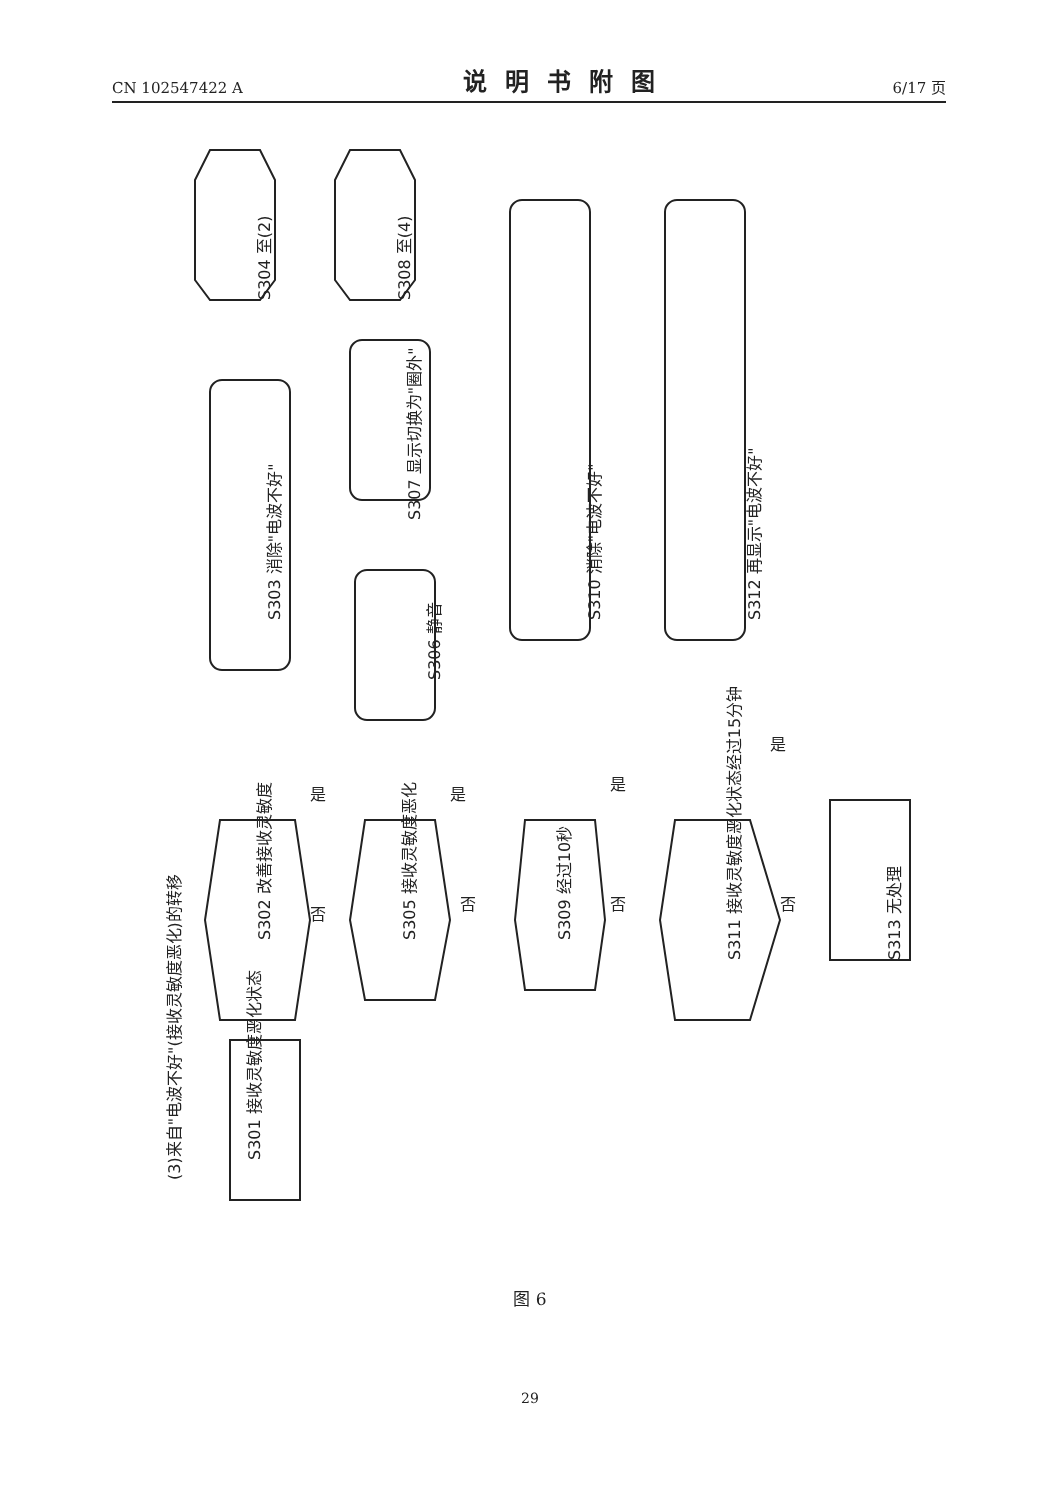CN 102547422 A 说明书附图 6/17 页
(3)来自"电波不好"(接收灵敏度恶化)的转移
S301 接收灵敏度恶化状态
S302 改善接收灵敏度
S303 消除"电波不好"
S304 至(2)
S305 接收灵敏度恶化
S306 静音
S307 显示切换为"圈外"
S308 至(4)
S309 经过10秒
S310 消除"电波不好"
S311 接收灵敏度恶化状态经过15分钟
S312 再显示"电波不好"
S313 无处理
是
是
是
是
否
否
否
否
图 6
29